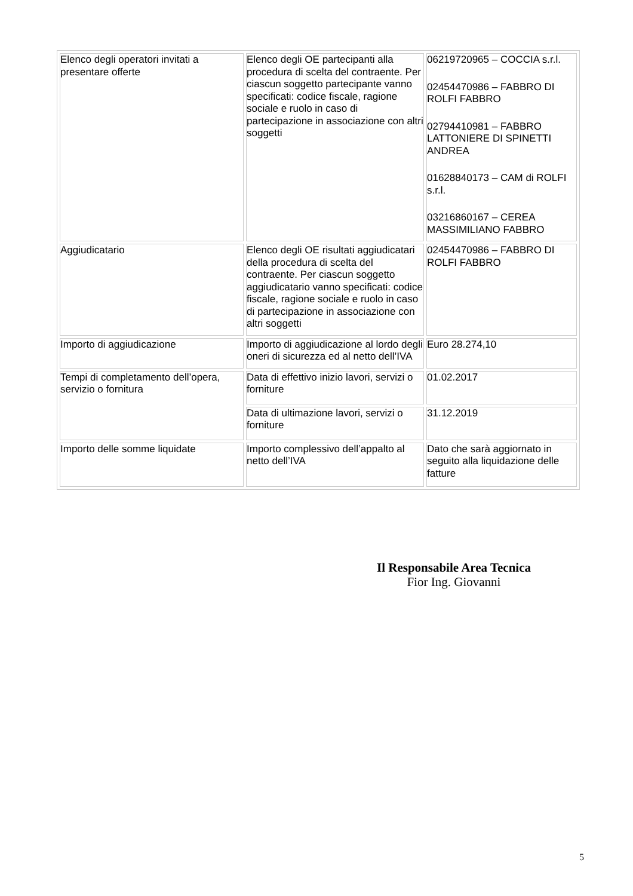| Elenco degli operatori invitati a presentare offerte | Elenco degli OE partecipanti alla procedura di scelta del contraente. Per ciascun soggetto partecipante vanno specificati: codice fiscale, ragione sociale e ruolo in caso di partecipazione in associazione con altri soggetti | 06219720965 – COCCIA s.r.l. 02454470986 – FABBRO DI ROLFI FABBRO 02794410981 – FABBRO LATTONIERE DI SPINETTI ANDREA 01628840173 – CAM di ROLFI s.r.l. 03216860167 – CEREA MASSIMILIANO FABBRO |
| Aggiudicatario | Elenco degli OE risultati aggiudicatari della procedura di scelta del contraente. Per ciascun soggetto aggiudicatario vanno specificati: codice fiscale, ragione sociale e ruolo in caso di partecipazione in associazione con altri soggetti | 02454470986 – FABBRO DI ROLFI FABBRO |
| Importo di aggiudicazione | Importo di aggiudicazione al lordo degli oneri di sicurezza ed al netto dell’IVA | Euro 28.274,10 |
| Tempi di completamento dell’opera, servizio o fornitura | Data di effettivo inizio lavori, servizi o forniture | 01.02.2017 |
| | Data di ultimazione lavori, servizi o forniture | 31.12.2019 |
| Importo delle somme liquidate | Importo complessivo dell’appalto al netto dell’IVA | Dato che sarà aggiornato in seguito alla liquidazione delle fatture |
Il Responsabile Area Tecnica
Fior Ing. Giovanni
5